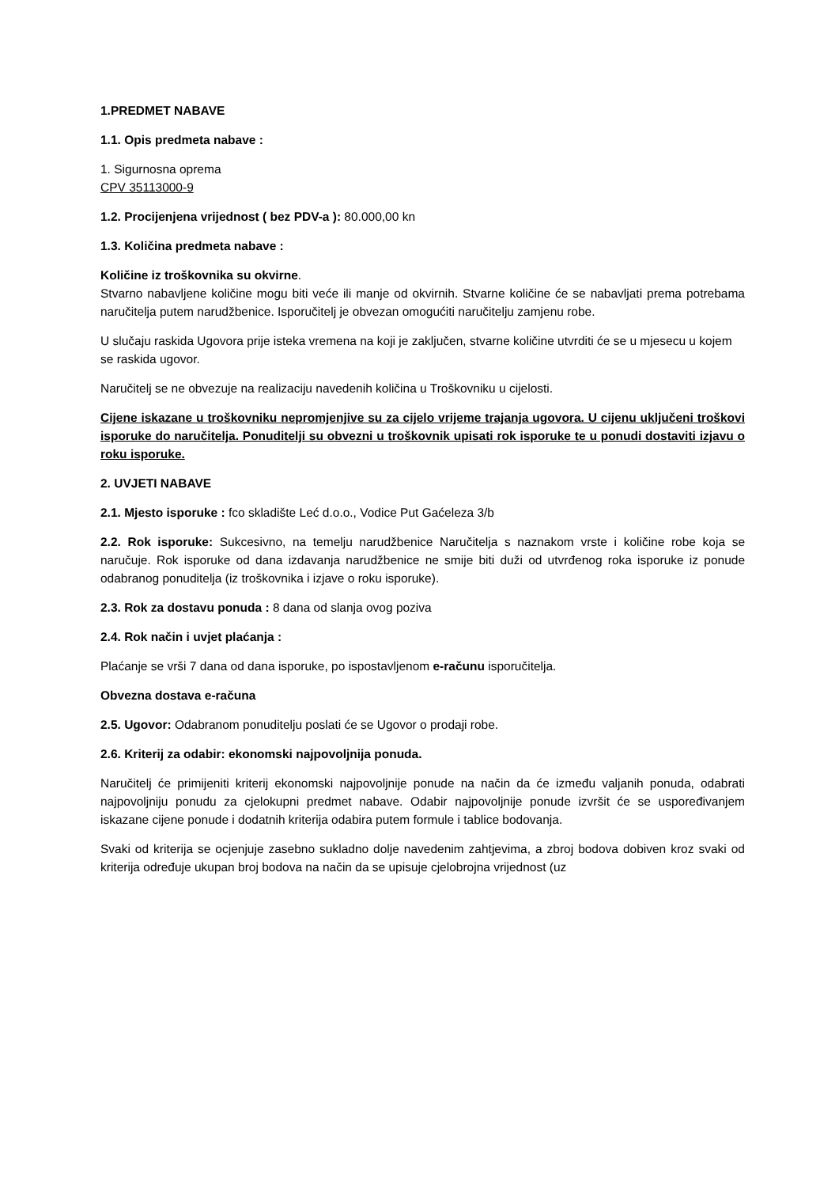1.PREDMET NABAVE
1.1. Opis predmeta nabave :
1. Sigurnosna oprema
CPV 35113000-9
1.2. Procijenjena vrijednost ( bez PDV-a ): 80.000,00 kn
1.3. Količina predmeta nabave :
Količine iz troškovnika su okvirne.
Stvarno nabavljene količine mogu biti veće ili manje od okvirnih. Stvarne količine će se nabavljati prema potrebama naručitelja putem narudžbenice. Isporučitelj je obvezan omogućiti naručitelju zamjenu robe.
U slučaju raskida Ugovora prije isteka vremena na koji je zaključen, stvarne količine utvrditi će se u mjesecu u kojem se raskida ugovor.
Naručitelj se ne obvezuje na realizaciju navedenih količina u Troškovniku u cijelosti.
Cijene iskazane u troškovniku nepromjenjive su za cijelo vrijeme trajanja ugovora. U cijenu uključeni troškovi isporuke do naručitelja. Ponuditelji su obvezni u troškovnik upisati rok isporuke te u ponudi dostaviti izjavu o roku isporuke.
2. UVJETI NABAVE
2.1. Mjesto isporuke : fco skladište Leć d.o.o., Vodice Put Gaćeleza 3/b
2.2. Rok isporuke: Sukcesivno, na temelju narudžbenice Naručitelja s naznakom vrste i količine robe koja se naručuje. Rok isporuke od dana izdavanja narudžbenice ne smije biti duži od utvrđenog roka isporuke iz ponude odabranog ponuditelja (iz troškovnika i izjave o roku isporuke).
2.3. Rok za dostavu ponuda : 8 dana od slanja ovog poziva
2.4. Rok način i uvjet plaćanja :
Plaćanje se vrši 7 dana od dana isporuke, po ispostavljenom e-računu isporučitelja.
Obvezna dostava e-računa
2.5. Ugovor: Odabranom ponuditelju poslati će se Ugovor o prodaji robe.
2.6. Kriterij za odabir: ekonomski najpovoljnija ponuda.
Naručitelj će primijeniti kriterij ekonomski najpovoljnije ponude na način da će između valjanih ponuda, odabrati najpovoljniju ponudu za cjelokupni predmet nabave. Odabir najpovoljnije ponude izvršit će se uspoređivanjem iskazane cijene ponude i dodatnih kriterija odabira putem formule i tablice bodovanja.
Svaki od kriterija se ocjenjuje zasebno sukladno dolje navedenim zahtjevima, a zbroj bodova dobiven kroz svaki od kriterija određuje ukupan broj bodova na način da se upisuje cjelobrojna vrijednost (uz